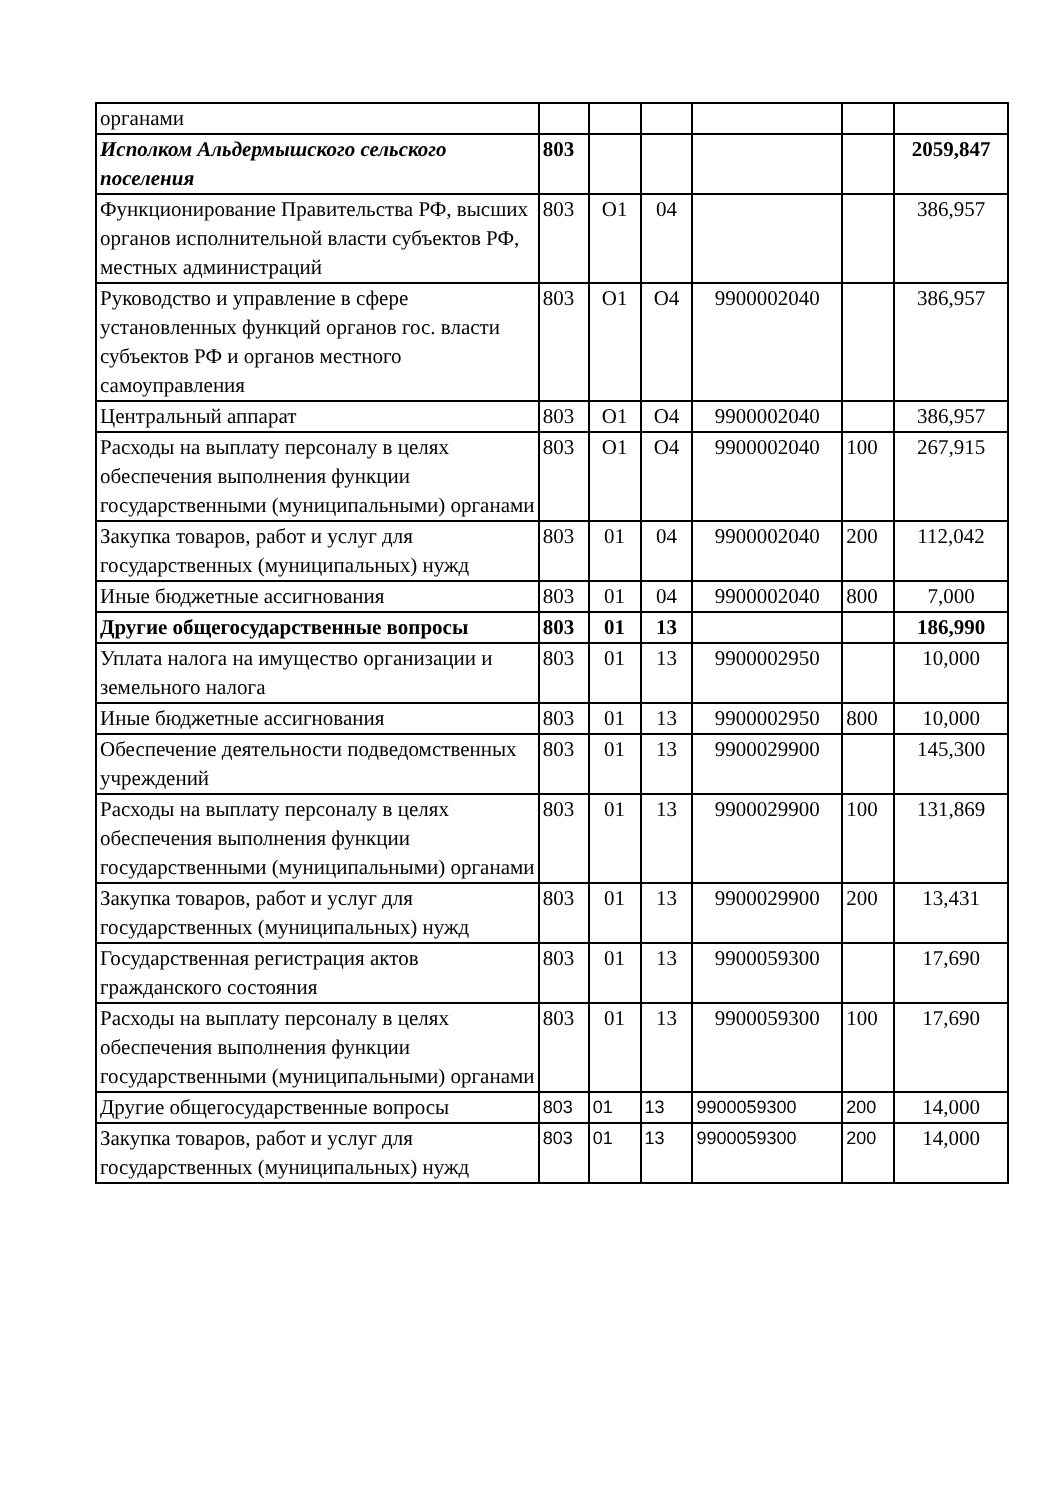| органами | | | | | | |
| Исполком Альдермышского сельского поселения | 803 | | | | | 2059,847 |
| Функционирование Правительства РФ, высших органов исполнительной власти субъектов РФ, местных администраций | 803 | О1 | 04 | | | 386,957 |
| Руководство и управление в сфере установленных функций органов гос. власти субъектов РФ и органов местного самоуправления | 803 | О1 | О4 | 9900002040 | | 386,957 |
| Центральный аппарат | 803 | О1 | О4 | 9900002040 | | 386,957 |
| Расходы на выплату персоналу в целях обеспечения выполнения функции государственными (муниципальными) органами | 803 | О1 | О4 | 9900002040 | 100 | 267,915 |
| Закупка товаров, работ и услуг для государственных (муниципальных) нужд | 803 | 01 | 04 | 9900002040 | 200 | 112,042 |
| Иные бюджетные ассигнования | 803 | 01 | 04 | 9900002040 | 800 | 7,000 |
| Другие общегосударственные вопросы | 803 | 01 | 13 | | | 186,990 |
| Уплата налога на имущество организации и земельного налога | 803 | 01 | 13 | 9900002950 | | 10,000 |
| Иные бюджетные ассигнования | 803 | 01 | 13 | 9900002950 | 800 | 10,000 |
| Обеспечение деятельности подведомственных учреждений | 803 | 01 | 13 | 9900029900 | | 145,300 |
| Расходы на выплату персоналу в целях обеспечения выполнения функции государственными (муниципальными) органами | 803 | 01 | 13 | 9900029900 | 100 | 131,869 |
| Закупка товаров, работ и услуг для государственных (муниципальных) нужд | 803 | 01 | 13 | 9900029900 | 200 | 13,431 |
| Государственная регистрация актов гражданского состояния | 803 | 01 | 13 | 9900059300 | | 17,690 |
| Расходы на выплату персоналу в целях обеспечения выполнения функции государственными (муниципальными) органами | 803 | 01 | 13 | 9900059300 | 100 | 17,690 |
| Другие общегосударственные вопросы | 803 | 01 | 13 | 9900059300 | 200 | 14,000 |
| Закупка товаров, работ и услуг для государственных (муниципальных) нужд | 803 | 01 | 13 | 9900059300 | 200 | 14,000 |